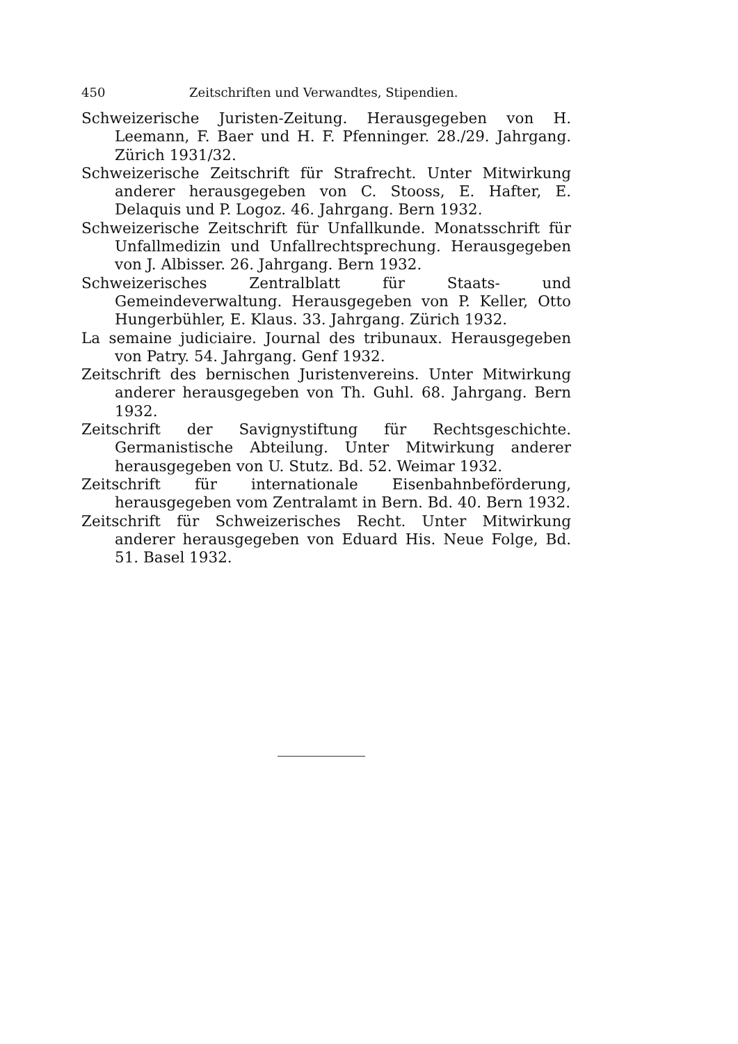450 Zeitschriften und Verwandtes, Stipendien.
Schweizerische Juristen-Zeitung. Herausgegeben von H. Leemann, F. Baer und H. F. Pfenninger. 28./29. Jahrgang. Zürich 1931/32.
Schweizerische Zeitschrift für Strafrecht. Unter Mitwirkung anderer herausgegeben von C. Stooss, E. Hafter, E. Delaquis und P. Logoz. 46. Jahrgang. Bern 1932.
Schweizerische Zeitschrift für Unfallkunde. Monatsschrift für Unfallmedizin und Unfallrechtsprechung. Herausgegeben von J. Albisser. 26. Jahrgang. Bern 1932.
Schweizerisches Zentralblatt für Staats- und Gemeindeverwaltung. Herausgegeben von P. Keller, Otto Hungerbühler, E. Klaus. 33. Jahrgang. Zürich 1932.
La semaine judiciaire. Journal des tribunaux. Herausgegeben von Patry. 54. Jahrgang. Genf 1932.
Zeitschrift des bernischen Juristenvereins. Unter Mitwirkung anderer herausgegeben von Th. Guhl. 68. Jahrgang. Bern 1932.
Zeitschrift der Savignystiftung für Rechtsgeschichte. Germanistische Abteilung. Unter Mitwirkung anderer herausgegeben von U. Stutz. Bd. 52. Weimar 1932.
Zeitschrift für internationale Eisenbahnbeförderung, herausgegeben vom Zentralamt in Bern. Bd. 40. Bern 1932.
Zeitschrift für Schweizerisches Recht. Unter Mitwirkung anderer herausgegeben von Eduard His. Neue Folge, Bd. 51. Basel 1932.